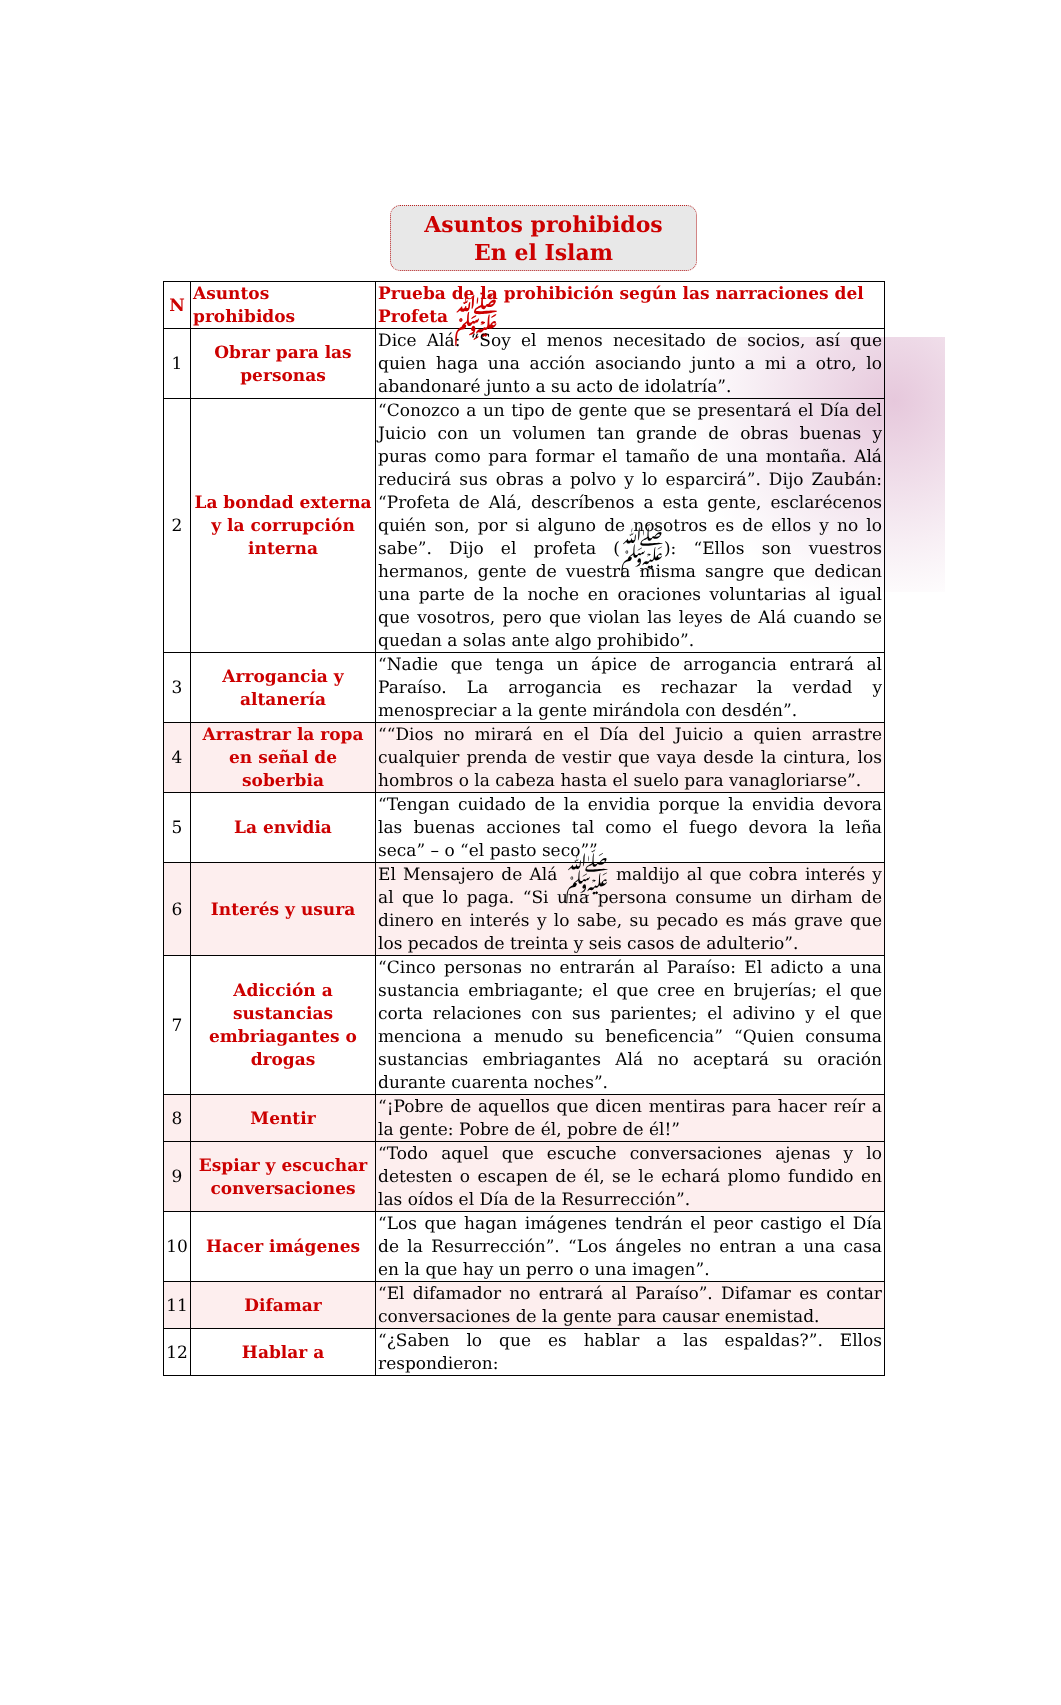Asuntos prohibidos
En el Islam
| N | Asuntos prohibidos | Prueba de la prohibición según las narraciones del Profeta ﷺ |
| --- | --- | --- |
| 1 | Obrar para las personas | Dice Alá: “Soy el menos necesitado de socios, así que quien haga una acción asociando junto a mi a otro, lo abandonaré junto a su acto de idolatría”. |
| 2 | La bondad externa y la corrupción interna | “Conozco a un tipo de gente que se presentará el Día del Juicio con un volumen tan grande de obras buenas y puras como para formar el tamaño de una montaña. Alá reducirá sus obras a polvo y lo esparcirá”. Dijo Zaubán: “Profeta de Alá, descríbenos a esta gente, esclarécenos quién son, por si alguno de nosotros es de ellos y no lo sabe”. Dijo el profeta (ﷺ): “Ellos son vuestros hermanos, gente de vuestra misma sangre que dedican una parte de la noche en oraciones voluntarias al igual que vosotros, pero que violan las leyes de Alá cuando se quedan a solas ante algo prohibido”. |
| 3 | Arrogancia y altanería | “Nadie que tenga un ápice de arrogancia entrará al Paraíso. La arrogancia es rechazar la verdad y menospreciar a la gente mirándola con desdén”. |
| 4 | Arrastrar la ropa en señal de soberbia | ““Dios no mirará en el Día del Juicio a quien arrastre cualquier prenda de vestir que vaya desde la cintura, los hombros o la cabeza hasta el suelo para vanagloriarse”. |
| 5 | La envidia | “Tengan cuidado de la envidia porque la envidia devora las buenas acciones tal como el fuego devora la leña seca” – o “el pasto seco”” |
| 6 | Interés y usura | El Mensajero de Alá ﷺ maldijo al que cobra interés y al que lo paga. “Si una persona consume un dirham de dinero en interés y lo sabe, su pecado es más grave que los pecados de treinta y seis casos de adulterio”. |
| 7 | Adicción a sustancias embriagantes o drogas | “Cinco personas no entrarán al Paraíso: El adicto a una sustancia embriagante; el que cree en brujerías; el que corta relaciones con sus parientes; el adivino y el que menciona a menudo su beneficencia” “Quien consuma sustancias embriagantes Alá no aceptará su oración durante cuarenta noches”. |
| 8 | Mentir | “¡Pobre de aquellos que dicen mentiras para hacer reír a la gente: Pobre de él, pobre de él!” |
| 9 | Espiar y escuchar conversaciones | “Todo aquel que escuche conversaciones ajenas y lo detesten o escapen de él, se le echará plomo fundido en las oídos el Día de la Resurrección”. |
| 10 | Hacer imágenes | “Los que hagan imágenes tendrán el peor castigo el Día de la Resurrección”. “Los ángeles no entran a una casa en la que hay un perro o una imagen”. |
| 11 | Difamar | “El difamador no entrará al Paraíso”. Difamar es contar conversaciones de la gente para causar enemistad. |
| 12 | Hablar a | “¿Saben lo que es hablar a las espaldas?”. Ellos respondieron: |